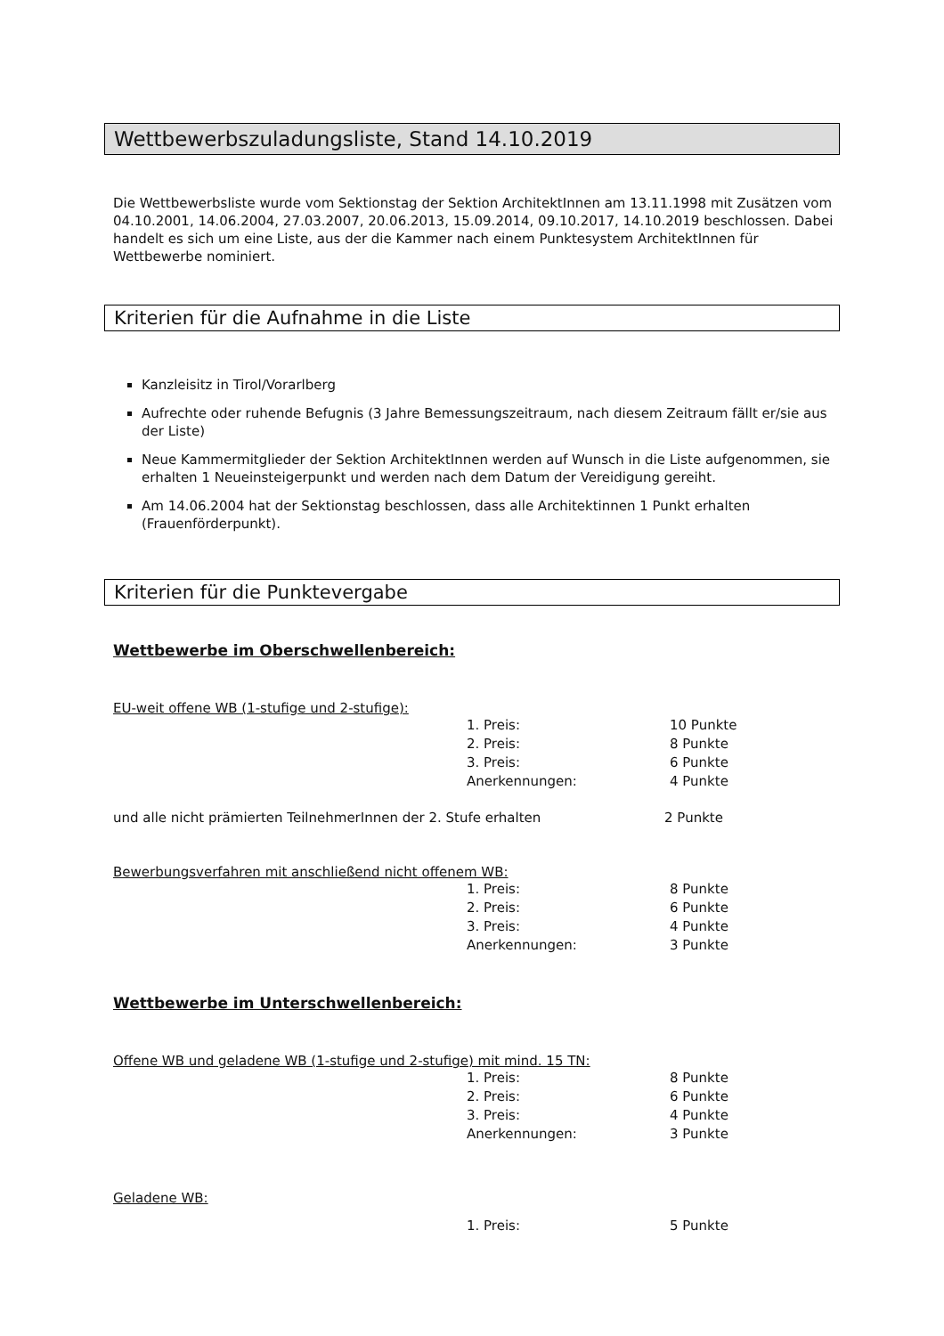Wettbewerbszuladungsliste, Stand 14.10.2019
Die Wettbewerbsliste wurde vom Sektionstag der Sektion ArchitektInnen am 13.11.1998 mit Zusätzen vom 04.10.2001, 14.06.2004, 27.03.2007, 20.06.2013, 15.09.2014, 09.10.2017, 14.10.2019 beschlossen. Dabei handelt es sich um eine Liste, aus der die Kammer nach einem Punktesystem ArchitektInnen für Wettbewerbe nominiert.
Kriterien für die Aufnahme in die Liste
Kanzleisitz in Tirol/Vorarlberg
Aufrechte oder ruhende Befugnis (3 Jahre Bemessungszeitraum, nach diesem Zeitraum fällt er/sie aus der Liste)
Neue Kammermitglieder der Sektion ArchitektInnen werden auf Wunsch in die Liste aufgenommen, sie erhalten 1 Neueinsteigerpunkt und werden nach dem Datum der Vereidigung gereiht.
Am 14.06.2004 hat der Sektionstag beschlossen, dass alle Architektinnen 1 Punkt erhalten (Frauenförderpunkt).
Kriterien für die Punktevergabe
Wettbewerbe im Oberschwellenbereich:
EU-weit offene WB (1-stufige und 2-stufige):
| 1. Preis: | 10 Punkte |
| 2. Preis: | 8 Punkte |
| 3. Preis: | 6 Punkte |
| Anerkennungen: | 4 Punkte |
und alle nicht prämierten TeilnehmerInnen der 2. Stufe erhalten 2 Punkte
Bewerbungsverfahren mit anschließend nicht offenem WB:
| 1. Preis: | 8 Punkte |
| 2. Preis: | 6 Punkte |
| 3. Preis: | 4 Punkte |
| Anerkennungen: | 3 Punkte |
Wettbewerbe im Unterschwellenbereich:
Offene WB und geladene WB (1-stufige und 2-stufige) mit mind. 15 TN:
| 1. Preis: | 8 Punkte |
| 2. Preis: | 6 Punkte |
| 3. Preis: | 4 Punkte |
| Anerkennungen: | 3 Punkte |
Geladene WB:
| 1. Preis: | 5 Punkte |